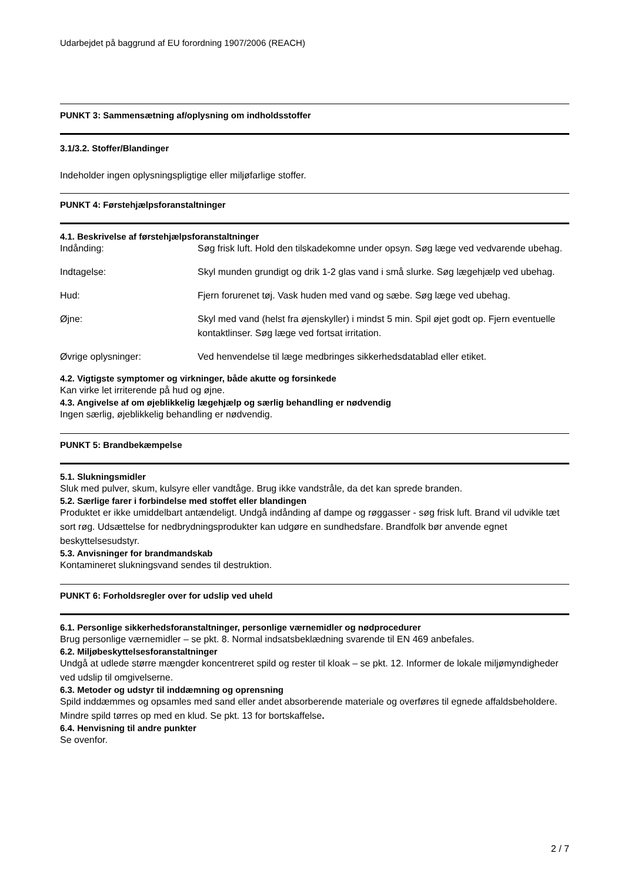Udarbejdet på baggrund af EU forordning 1907/2006 (REACH)
PUNKT 3: Sammensætning af/oplysning om indholdsstoffer
3.1/3.2. Stoffer/Blandinger
Indeholder ingen oplysningspligtige eller miljøfarlige stoffer.
PUNKT 4: Førstehjælpsforanstaltninger
4.1. Beskrivelse af førstehjælpsforanstaltninger
Indånding: Søg frisk luft. Hold den tilskadekomne under opsyn. Søg læge ved vedvarende ubehag.
Indtagelse: Skyl munden grundigt og drik 1-2 glas vand i små slurke. Søg lægehjælp ved ubehag.
Hud: Fjern forurenet tøj. Vask huden med vand og sæbe. Søg læge ved ubehag.
Øjne: Skyl med vand (helst fra øjenskyller) i mindst 5 min. Spil øjet godt op. Fjern eventuelle kontaktlinser. Søg læge ved fortsat irritation.
Øvrige oplysninger: Ved henvendelse til læge medbringes sikkerhedsdatablad eller etiket.
4.2. Vigtigste symptomer og virkninger, både akutte og forsinkede
Kan virke let irriterende på hud og øjne.
4.3. Angivelse af om øjeblikkelig lægehjælp og særlig behandling er nødvendig
Ingen særlig, øjeblikkelig behandling er nødvendig.
PUNKT 5: Brandbekæmpelse
5.1. Slukningsmidler
Sluk med pulver, skum, kulsyre eller vandtåge. Brug ikke vandstråle, da det kan sprede branden.
5.2. Særlige farer i forbindelse med stoffet eller blandingen
Produktet er ikke umiddelbart antændeligt. Undgå indånding af dampe og røggasser - søg frisk luft. Brand vil udvikle tæt sort røg. Udsættelse for nedbrydningsprodukter kan udgøre en sundhedsfare. Brandfolk bør anvende egnet beskyttelsesudstyr.
5.3. Anvisninger for brandmandskab
Kontamineret slukningsvand sendes til destruktion.
PUNKT 6: Forholdsregler over for udslip ved uheld
6.1. Personlige sikkerhedsforanstaltninger, personlige værnemidler og nødprocedurer
Brug personlige værnemidler – se pkt. 8. Normal indsatsbeklædning svarende til EN 469 anbefales.
6.2. Miljøbeskyttelsesforanstaltninger
Undgå at udlede større mængder koncentreret spild og rester til kloak – se pkt. 12. Informer de lokale miljømyndigheder ved udslip til omgivelserne.
6.3. Metoder og udstyr til inddæmning og oprensning
Spild inddæmmes og opsamles med sand eller andet absorberende materiale og overføres til egnede affaldsbeholdere. Mindre spild tørres op med en klud. Se pkt. 13 for bortskaffelse.
6.4. Henvisning til andre punkter
Se ovenfor.
2 / 7